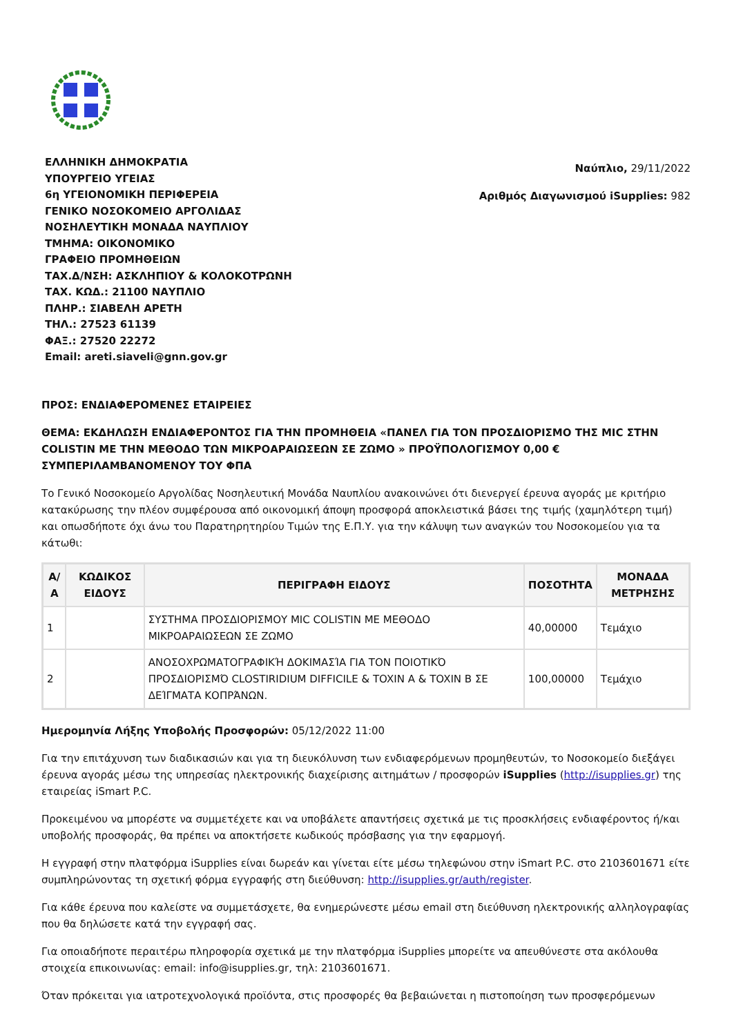ΕΛΛΗΝΙΚΗ ΔΗΜΟΚΡΑΤΙΑ
ΥΠΟΥΡΓΕΙΟ ΥΓΕΙΑΣ
6η ΥΓΕΙΟΝΟΜΙΚΗ ΠΕΡΙΦΕΡΕΙΑ
ΓΕΝΙΚΟ ΝΟΣΟΚΟΜΕΙΟ ΑΡΓΟΛΙΔΑΣ
ΝΟΣΗΛΕΥΤΙΚΗ ΜΟΝΑΔΑ ΝΑΥΠΛΙΟΥ
ΤΜΗΜΑ: ΟΙΚΟΝΟΜΙΚΟ
ΓΡΑΦΕΙΟ ΠΡΟΜΗΘΕΙΩΝ
ΤΑΧ.Δ/ΝΣΗ: ΑΣΚΛΗΠΙΟΥ & ΚΟΛΟΚΟΤΡΩΝΗ
ΤΑΧ. ΚΩΔ.: 21100 ΝΑΥΠΛΙΟ
ΠΛΗΡ.: ΣΙΑΒΕΛΗ ΑΡΕΤΗ
ΤΗΛ.: 27523 61139
ΦΑΞ.: 27520 22272
Email: areti.siaveli@gnn.gov.gr
Ναύπλιο, 29/11/2022
Αριθμός Διαγωνισμού iSupplies: 982
ΠΡΟΣ: ΕΝΔΙΑΦΕΡΟΜΕΝΕΣ ΕΤΑΙΡΕΙΕΣ
ΘΕΜΑ: ΕΚΔΗΛΩΣΗ ΕΝΔΙΑΦΕΡΟΝΤΟΣ ΓΙΑ ΤΗΝ ΠΡΟΜΗΘΕΙΑ «ΠΑΝΕΛ ΓΙΑ ΤΟΝ ΠΡΟΣΔΙΟΡΙΣΜΟ ΤΗΣ MIC ΣΤΗΝ COLISTIN ΜΕ ΤΗΝ ΜΕΘΟΔΟ ΤΩΝ ΜΙΚΡΟΑΡΑΙΩΣΕΩΝ ΣΕ ΖΩΜΟ » ΠΡΟΫΠΟΛΟΓΙΣΜΟΥ 0,00 € ΣΥΜΠΕΡΙΛΑΜΒΑΝΟΜΕΝΟΥ ΤΟΥ ΦΠΑ
Το Γενικό Νοσοκομείο Αργολίδας Νοσηλευτική Μονάδα Ναυπλίου ανακοινώνει ότι διενεργεί έρευνα αγοράς με κριτήριο κατακύρωσης την πλέον συμφέρουσα από οικονομική άποψη προσφορά αποκλειστικά βάσει της τιμής (χαμηλότερη τιμή) και οπωσδήποτε όχι άνω του Παρατηρητηρίου Τιμών της Ε.Π.Υ. για την κάλυψη των αναγκών του Νοσοκομείου για τα κάτωθι:
| Α/Α | ΚΩΔΙΚΟΣ ΕΙΔΟΥΣ | ΠΕΡΙΓΡΑΦΗ ΕΙΔΟΥΣ | ΠΟΣΟΤΗΤΑ | ΜΟΝΑΔΑ ΜΕΤΡΗΣΗΣ |
| --- | --- | --- | --- | --- |
| 1 | | ΣΥΣΤΗΜΑ ΠΡΟΣΔΙΟΡΙΣΜΟΥ MIC COLISTIN ΜΕ ΜΕΘΟΔΟ ΜΙΚΡΟΑΡΑΙΩΣΕΩΝ ΣΕ ΖΩΜΟ | 40,00000 | Τεμάχιο |
| 2 | | ΑΝΟΣΟΧΡΩΜΑΤΟΓΡΑΦΙΚΉ ΔΟΚΙΜΑΣΊΑ ΓΙΑ ΤΟΝ ΠΟΙΟΤΙΚΌ ΠΡΟΣΔΙΟΡΙΣΜΌ CLOSTIRIDIUM DIFFICILE & TOXIN A & TOXIN B ΣΕ ΔΕΊΓΜΑΤΑ ΚΟΠΡΆΝΩΝ. | 100,00000 | Τεμάχιο |
Ημερομηνία Λήξης Υποβολής Προσφορών: 05/12/2022 11:00
Για την επιτάχυνση των διαδικασιών και για τη διευκόλυνση των ενδιαφερόμενων προμηθευτών, το Νοσοκομείο διεξάγει έρευνα αγοράς μέσω της υπηρεσίας ηλεκτρονικής διαχείρισης αιτημάτων / προσφορών iSupplies (http://isupplies.gr) της εταιρείας iSmart P.C.
Προκειμένου να μπορέστε να συμμετέχετε και να υποβάλετε απαντήσεις σχετικά με τις προσκλήσεις ενδιαφέροντος ή/και υποβολής προσφοράς, θα πρέπει να αποκτήσετε κωδικούς πρόσβασης για την εφαρμογή.
Η εγγραφή στην πλατφόρμα iSupplies είναι δωρεάν και γίνεται είτε μέσω τηλεφώνου στην iSmart P.C. στο 2103601671 είτε συμπληρώνοντας τη σχετική φόρμα εγγραφής στη διεύθυνση: http://isupplies.gr/auth/register.
Για κάθε έρευνα που καλείστε να συμμετάσχετε, θα ενημερώνεστε μέσω email στη διεύθυνση ηλεκτρονικής αλληλογραφίας που θα δηλώσετε κατά την εγγραφή σας.
Για οποιαδήποτε περαιτέρω πληροφορία σχετικά με την πλατφόρμα iSupplies μπορείτε να απευθύνεστε στα ακόλουθα στοιχεία επικοινωνίας: email: info@isupplies.gr, τηλ: 2103601671.
Όταν πρόκειται για ιατροτεχνολογικά προϊόντα, στις προσφορές θα βεβαιώνεται η πιστοποίηση των προσφερόμενων